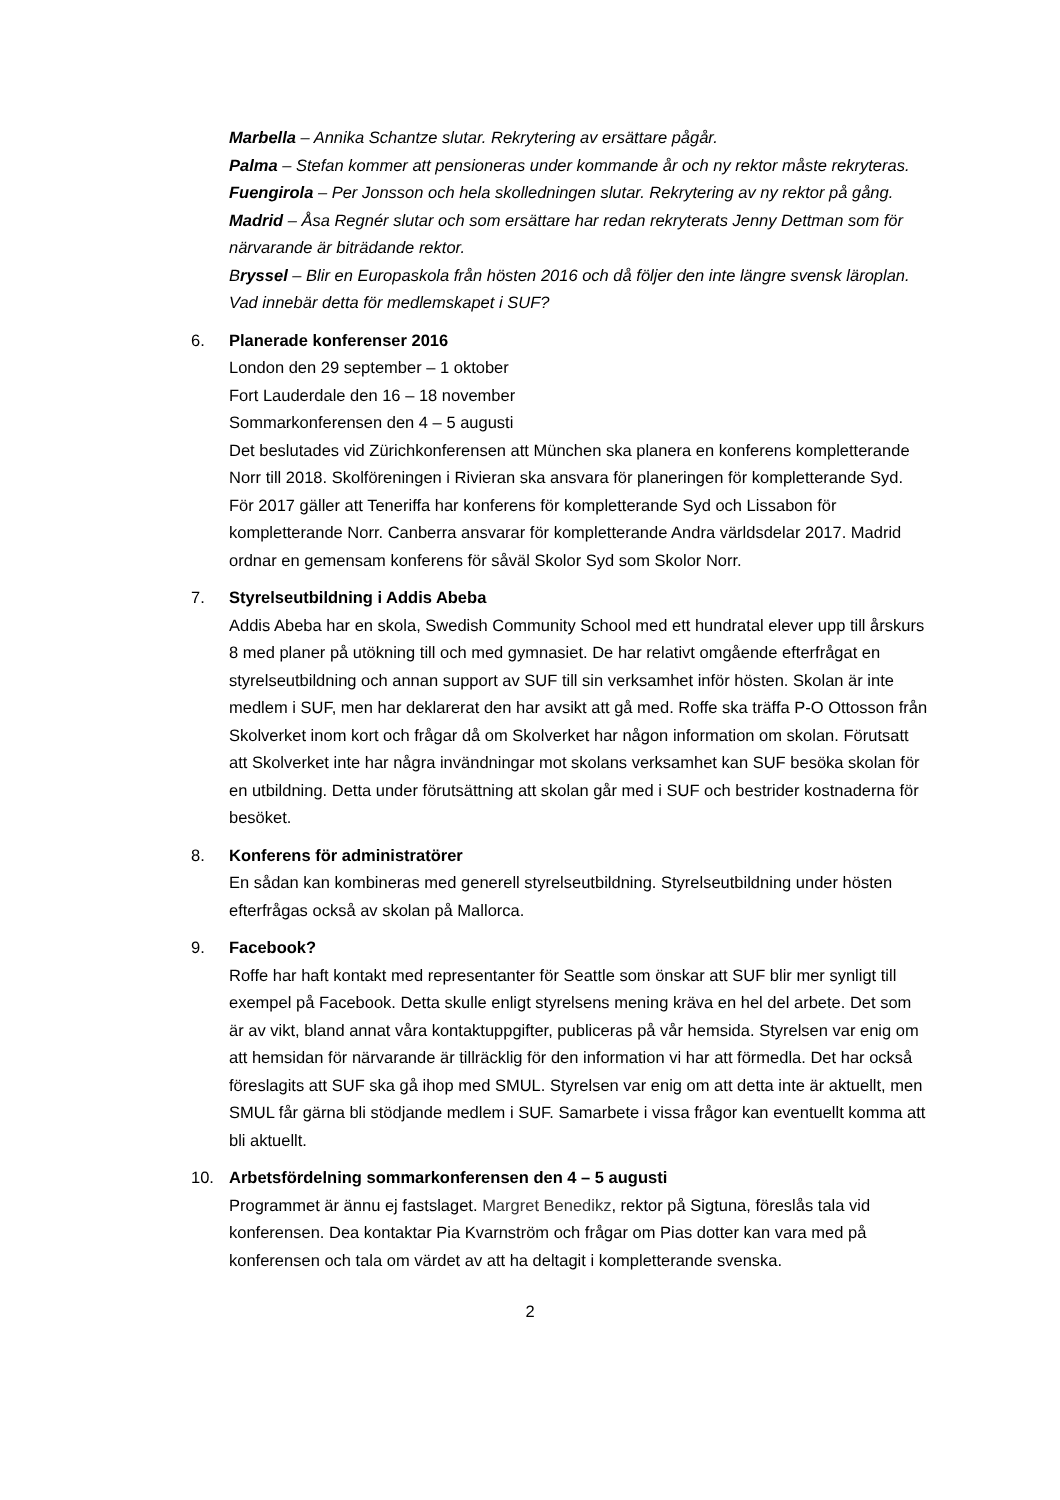Marbella – Annika Schantze slutar. Rekrytering av ersättare pågår.
Palma – Stefan kommer att pensioneras under kommande år och ny rektor måste rekryteras.
Fuengirola – Per Jonsson och hela skolledningen slutar. Rekrytering av ny rektor på gång.
Madrid – Åsa Regnér slutar och som ersättare har redan rekryterats Jenny Dettman som för närvarande är biträdande rektor.
Bryssel – Blir en Europaskola från hösten 2016 och då följer den inte längre svensk läroplan. Vad innebär detta för medlemskapet i SUF?
6. Planerade konferenser 2016
London den 29 september – 1 oktober
Fort Lauderdale den 16 – 18 november
Sommarkonferensen den 4 – 5 augusti
Det beslutades vid Zürichkonferensen att München ska planera en konferens kompletterande Norr till 2018. Skolföreningen i Rivieran ska ansvara för planeringen för kompletterande Syd.
För 2017 gäller att Teneriffa har konferens för kompletterande Syd och Lissabon för kompletterande Norr. Canberra ansvarar för kompletterande Andra världsdelar 2017. Madrid ordnar en gemensam konferens för såväl Skolor Syd som Skolor Norr.
7. Styrelseutbildning i Addis Abeba
Addis Abeba har en skola, Swedish Community School med ett hundratal elever upp till årskurs 8 med planer på utökning till och med gymnasiet. De har relativt omgående efterfrågat en styrelseutbildning och annan support av SUF till sin verksamhet inför hösten. Skolan är inte medlem i SUF, men har deklarerat den har avsikt att gå med. Roffe ska träffa P-O Ottosson från Skolverket inom kort och frågar då om Skolverket har någon information om skolan. Förutsatt att Skolverket inte har några invändningar mot skolans verksamhet kan SUF besöka skolan för en utbildning. Detta under förutsättning att skolan går med i SUF och bestrider kostnaderna för besöket.
8. Konferens för administratörer
En sådan kan kombineras med generell styrelseutbildning. Styrelseutbildning under hösten efterfrågas också av skolan på Mallorca.
9. Facebook?
Roffe har haft kontakt med representanter för Seattle som önskar att SUF blir mer synligt till exempel på Facebook. Detta skulle enligt styrelsens mening kräva en hel del arbete. Det som är av vikt, bland annat våra kontaktuppgifter, publiceras på vår hemsida. Styrelsen var enig om att hemsidan för närvarande är tillräcklig för den information vi har att förmedla. Det har också föreslagits att SUF ska gå ihop med SMUL. Styrelsen var enig om att detta inte är aktuellt, men SMUL får gärna bli stödjande medlem i SUF. Samarbete i vissa frågor kan eventuellt komma att bli aktuellt.
10. Arbetsfördelning sommarkonferensen den 4 – 5 augusti
Programmet är ännu ej fastslaget. Margret Benedikz, rektor på Sigtuna, föreslås tala vid konferensen. Dea kontaktar Pia Kvarnström och frågar om Pias dotter kan vara med på konferensen och tala om värdet av att ha deltagit i kompletterande svenska.
2